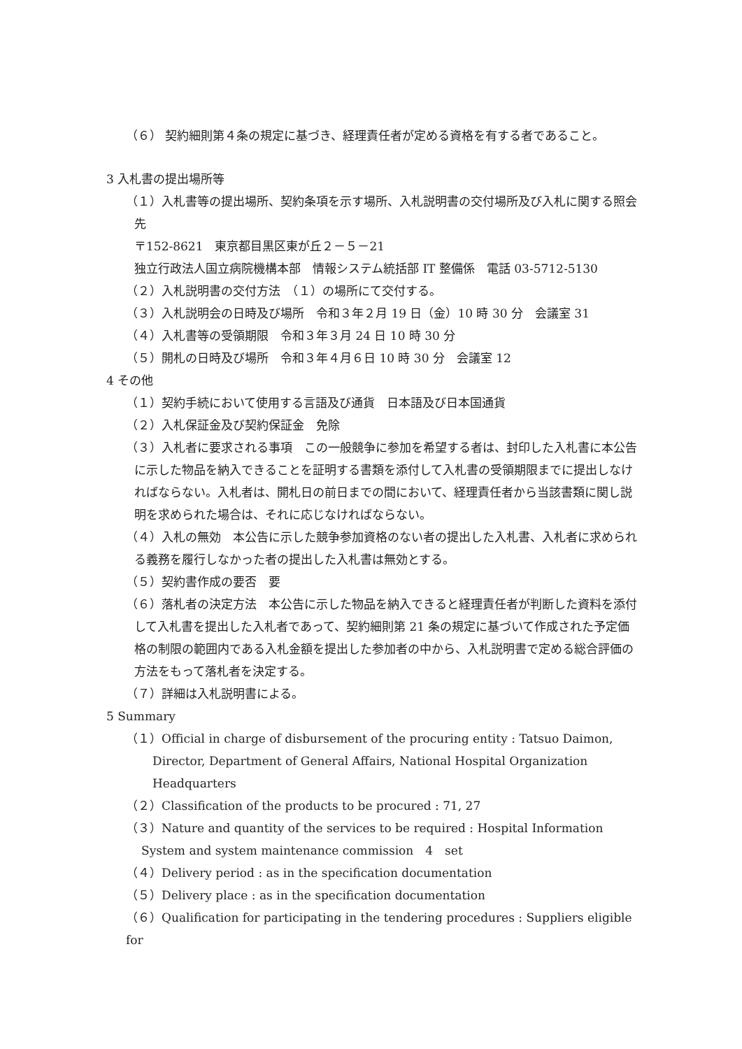（６） 契約細則第４条の規定に基づき、経理責任者が定める資格を有する者であること。
3 入札書の提出場所等
（１）入札書等の提出場所、契約条項を示す場所、入札説明書の交付場所及び入札に関する照会先
〒152-8621　東京都目黒区東が丘２－５－21
独立行政法人国立病院機構本部　情報システム統括部 IT 整備係　電話 03-5712-5130
（２）入札説明書の交付方法　（１）の場所にて交付する。
（３）入札説明会の日時及び場所　令和３年２月 19 日（金）10 時 30 分　会議室 31
（４）入札書等の受領期限　令和３年３月 24 日 10 時 30 分
（５）開札の日時及び場所　令和３年４月６日 10 時 30 分　会議室 12
4 その他
（１）契約手続において使用する言語及び通貨　日本語及び日本国通貨
（２）入札保証金及び契約保証金　免除
（３）入札者に要求される事項　この一般競争に参加を希望する者は、封印した入札書に本公告に示した物品を納入できることを証明する書類を添付して入札書の受領期限までに提出しなければならない。入札者は、開札日の前日までの間において、経理責任者から当該書類に関し説明を求められた場合は、それに応じなければならない。
（４）入札の無効　本公告に示した競争参加資格のない者の提出した入札書、入札者に求められる義務を履行しなかった者の提出した入札書は無効とする。
（５）契約書作成の要否　要
（６）落札者の決定方法　本公告に示した物品を納入できると経理責任者が判断した資料を添付して入札書を提出した入札者であって、契約細則第 21 条の規定に基づいて作成された予定価格の制限の範囲内である入札金額を提出した参加者の中から、入札説明書で定める総合評価の方法をもって落札者を決定する。
（７）詳細は入札説明書による。
5 Summary
（１）Official in charge of disbursement of the procuring entity : Tatsuo Daimon, Director, Department of General Affairs, National Hospital Organization Headquarters
（２）Classification of the products to be procured : 71, 27
（３）Nature and quantity of the services to be required : Hospital Information System and system maintenance commission　4　set
（４）Delivery period : as in the specification documentation
（５）Delivery place : as in the specification documentation
（６）Qualification for participating in the tendering procedures : Suppliers eligible for